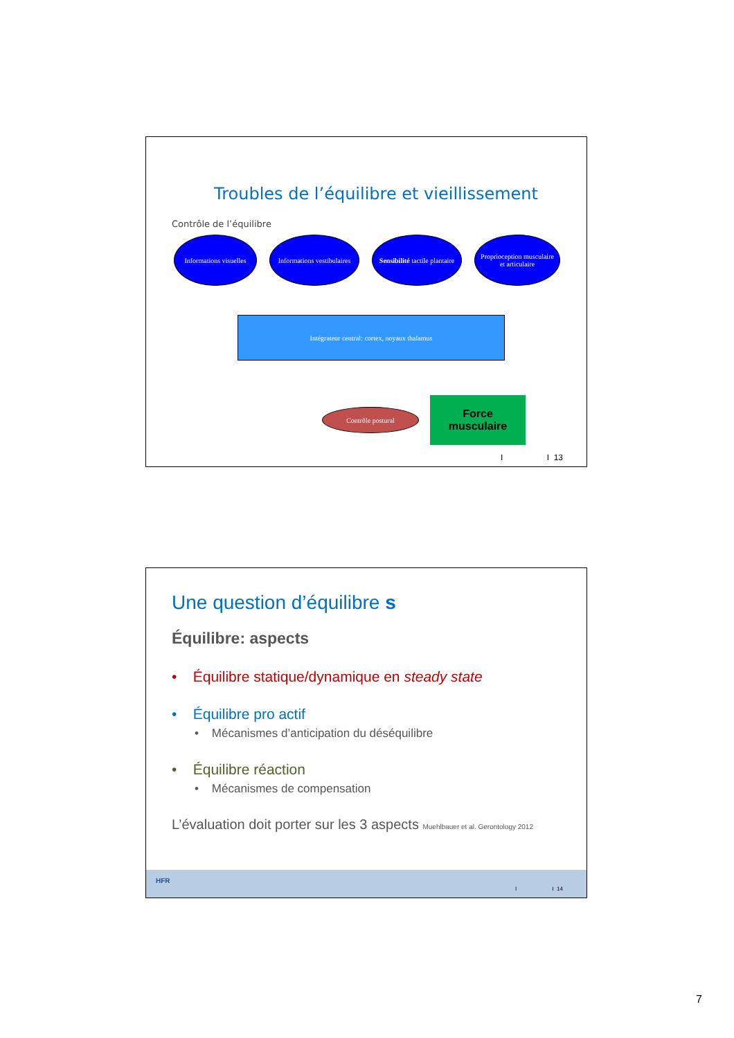Troubles de l’équilibre et vieillissement
Contrôle de l’équilibre
Informations visuelles
Informations vestibulaires
Sensibilité tactile plantaire
Proprioception musculaire
et articulaire
Intégrateur central: cortex, noyaux thalamus
Contrôle postural
Force
musculaire
I I 13
Une question d’équilibre s
Équilibre: aspects
• Équilibre statique/dynamique en steady state
• Équilibre pro actif
• Mécanismes d’anticipation du déséquilibre
• Équilibre réaction
• Mécanismes de compensation
L’évaluation doit porter sur les 3 aspects Muehlbauer et al. Gerontology 2012
HFR
I I 14
7